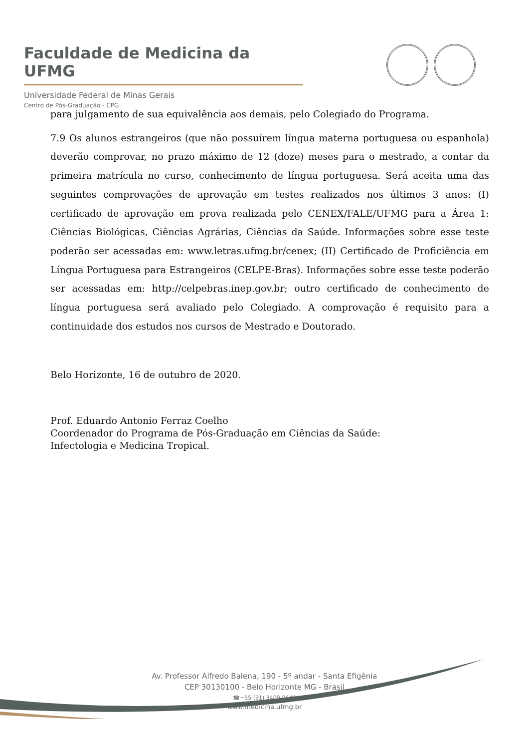Faculdade de Medicina da UFMG
Universidade Federal de Minas Gerais
Centro de Pós-Graduação - CPG
para julgamento de sua equivalência aos demais, pelo Colegiado do Programa.
7.9 Os alunos estrangeiros (que não possuírem língua materna portuguesa ou espanhola) deverão comprovar, no prazo máximo de 12 (doze) meses para o mestrado, a contar da primeira matrícula no curso, conhecimento de língua portuguesa. Será aceita uma das seguintes comprovações de aprovação em testes realizados nos últimos 3 anos: (I) certificado de aprovação em prova realizada pelo CENEX/FALE/UFMG para a Área 1: Ciências Biológicas, Ciências Agrárias, Ciências da Saúde. Informações sobre esse teste poderão ser acessadas em: www.letras.ufmg.br/cenex; (II) Certificado de Proficiência em Língua Portuguesa para Estrangeiros (CELPE-Bras). Informações sobre esse teste poderão ser acessadas em: http://celpebras.inep.gov.br; outro certificado de conhecimento de língua portuguesa será avaliado pelo Colegiado. A comprovação é requisito para a continuidade dos estudos nos cursos de Mestrado e Doutorado.
Belo Horizonte, 16 de outubro de 2020.
Prof. Eduardo Antonio Ferraz Coelho
Coordenador do Programa de Pós-Graduação em Ciências da Saúde:
Infectologia e Medicina Tropical.
Av. Professor Alfredo Balena, 190 - 5º andar - Santa Efigênia
CEP 30130100 - Belo Horizonte MG - Brasil
☎+55 (31) 3409-9640
www.medicina.ufmg.br